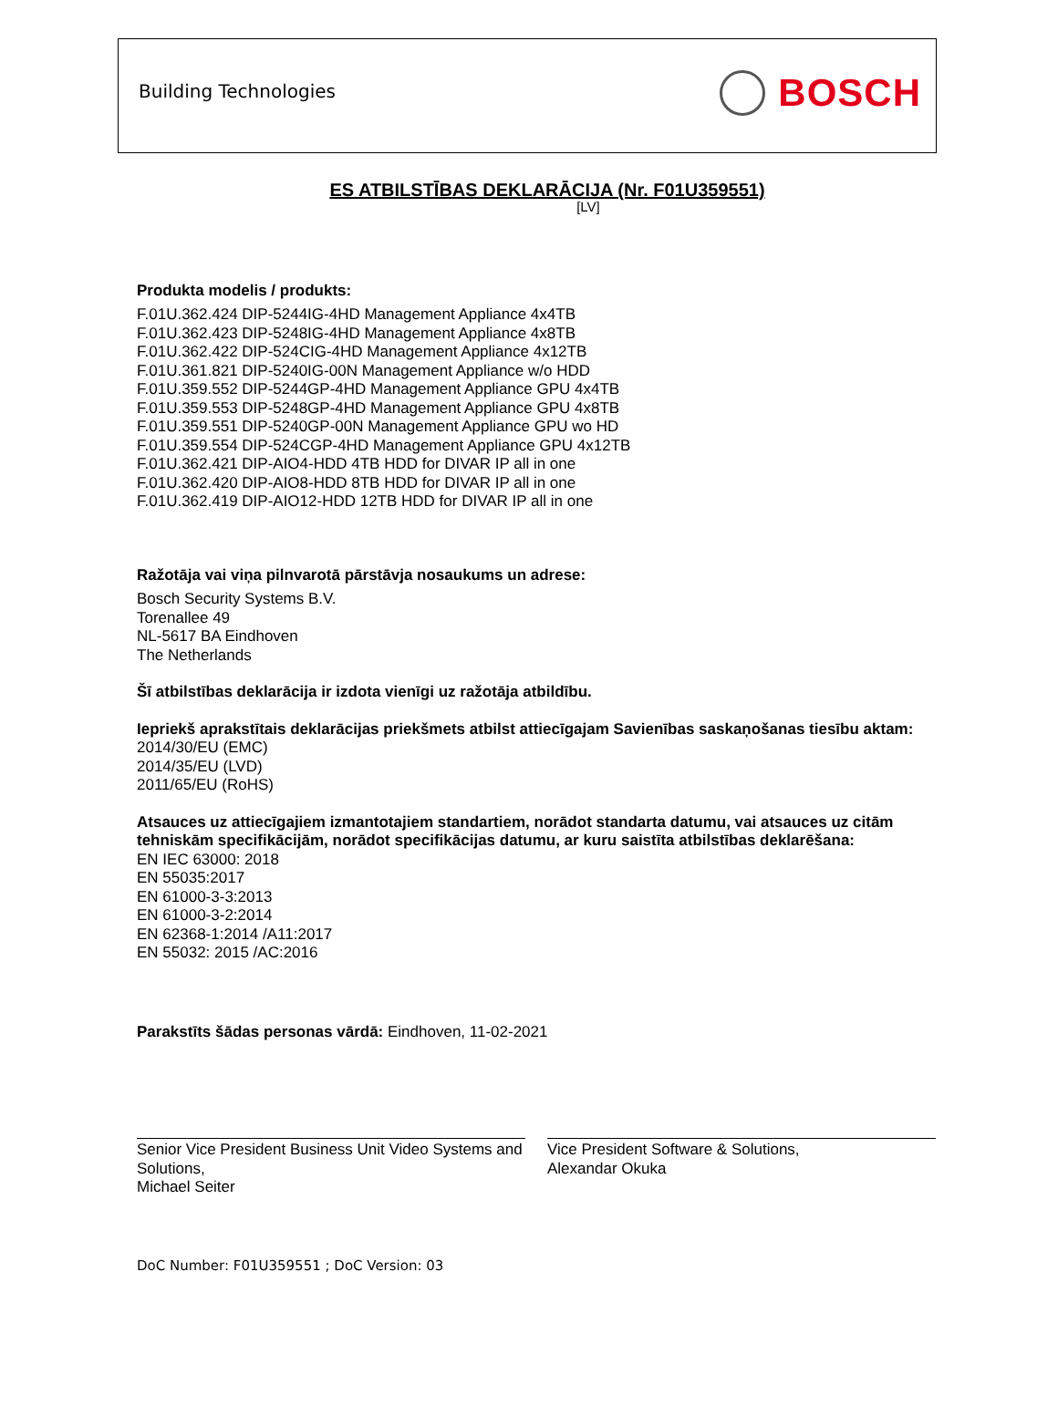Building Technologies
BOSCH
ES ATBILSTĪBAS DEKLARĀCIJA (Nr. F01U359551)
[LV]
Produkta modelis / produkts:
F.01U.362.424 DIP-5244IG-4HD Management Appliance 4x4TB
F.01U.362.423 DIP-5248IG-4HD Management Appliance 4x8TB
F.01U.362.422 DIP-524CIG-4HD Management Appliance 4x12TB
F.01U.361.821 DIP-5240IG-00N Management Appliance w/o HDD
F.01U.359.552 DIP-5244GP-4HD Management Appliance GPU 4x4TB
F.01U.359.553 DIP-5248GP-4HD Management Appliance GPU 4x8TB
F.01U.359.551 DIP-5240GP-00N Management Appliance GPU wo HD
F.01U.359.554 DIP-524CGP-4HD Management Appliance GPU 4x12TB
F.01U.362.421 DIP-AIO4-HDD 4TB HDD for DIVAR IP all in one
F.01U.362.420 DIP-AIO8-HDD 8TB HDD for DIVAR IP all in one
F.01U.362.419 DIP-AIO12-HDD 12TB HDD for DIVAR IP all in one
Ražotāja vai viņa pilnvarotā pārstāvja nosaukums un adrese:
Bosch Security Systems B.V.
Torenallee 49
NL-5617 BA Eindhoven
The Netherlands
Šī atbilstības deklarācija ir izdota vienīgi uz ražotāja atbildību.
Iepriekš aprakstītais deklarācijas priekšmets atbilst attiecīgajam Savienības saskaņošanas tiesību aktam:
2014/30/EU (EMC)
2014/35/EU (LVD)
2011/65/EU (RoHS)
Atsauces uz attiecīgajiem izmantotajiem standartiem, norādot standarta datumu, vai atsauces uz citām tehniskām specifikācijām, norādot specifikācijas datumu, ar kuru saistīta atbilstības deklarēšana:
EN IEC 63000: 2018
EN 55035:2017
EN 61000-3-3:2013
EN 61000-3-2:2014
EN 62368-1:2014 /A11:2017
EN 55032: 2015 /AC:2016
Parakstīts šādas personas vārdā: Eindhoven, 11-02-2021
Senior Vice President Business Unit Video Systems and Solutions,
Michael Seiter
Vice President Software & Solutions,
Alexandar Okuka
DoC Number: F01U359551 ; DoC Version: 03